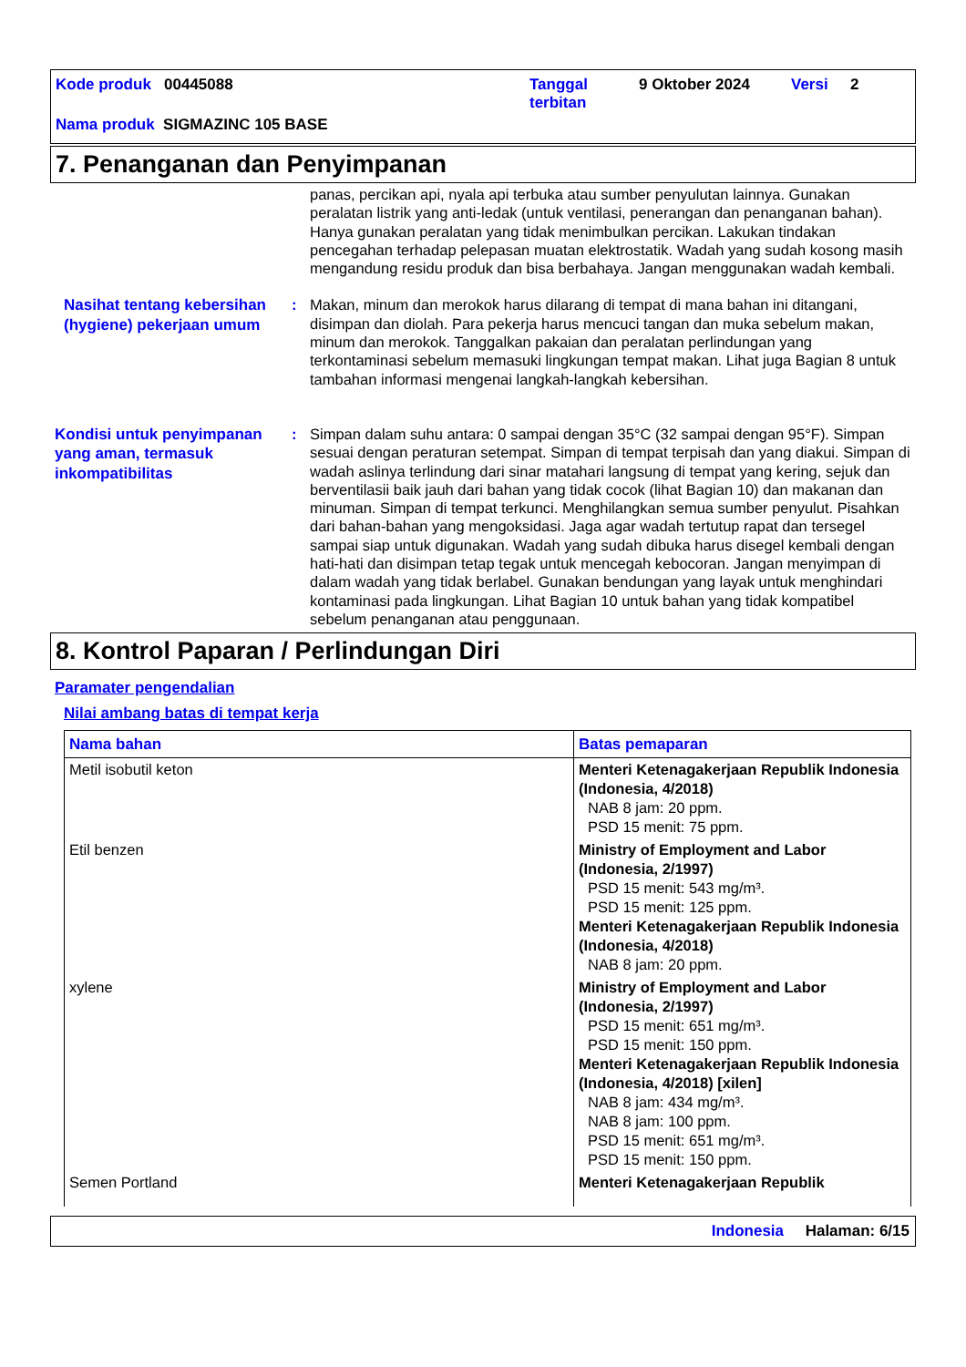Kode produk 00445088 Tanggal terbitan 9 Oktober 2024 Versi 2
Nama produk SIGMAZINC 105 BASE
7. Penanganan dan Penyimpanan
panas, percikan api, nyala api terbuka atau sumber penyulutan lainnya. Gunakan peralatan listrik yang anti-ledak (untuk ventilasi, penerangan dan penanganan bahan). Hanya gunakan peralatan yang tidak menimbulkan percikan. Lakukan tindakan pencegahan terhadap pelepasan muatan elektrostatik. Wadah yang sudah kosong masih mengandung residu produk dan bisa berbahaya. Jangan menggunakan wadah kembali.
Nasihat tentang kebersihan (hygiene) pekerjaan umum
: Makan, minum dan merokok harus dilarang di tempat di mana bahan ini ditangani, disimpan dan diolah. Para pekerja harus mencuci tangan dan muka sebelum makan, minum dan merokok. Tanggalkan pakaian dan peralatan perlindungan yang terkontaminasi sebelum memasuki lingkungan tempat makan. Lihat juga Bagian 8 untuk tambahan informasi mengenai langkah-langkah kebersihan.
Kondisi untuk penyimpanan yang aman, termasuk inkompatibilitas
: Simpan dalam suhu antara: 0 sampai dengan 35°C (32 sampai dengan 95°F). Simpan sesuai dengan peraturan setempat. Simpan di tempat terpisah dan yang diakui. Simpan di wadah aslinya terlindung dari sinar matahari langsung di tempat yang kering, sejuk dan berventilasii baik jauh dari bahan yang tidak cocok (lihat Bagian 10) dan makanan dan minuman. Simpan di tempat terkunci. Menghilangkan semua sumber penyulut. Pisahkan dari bahan-bahan yang mengoksidasi. Jaga agar wadah tertutup rapat dan tersegel sampai siap untuk digunakan. Wadah yang sudah dibuka harus disegel kembali dengan hati-hati dan disimpan tetap tegak untuk mencegah kebocoran. Jangan menyimpan di dalam wadah yang tidak berlabel. Gunakan bendungan yang layak untuk menghindari kontaminasi pada lingkungan. Lihat Bagian 10 untuk bahan yang tidak kompatibel sebelum penanganan atau penggunaan.
8. Kontrol Paparan / Perlindungan Diri
Paramater pengendalian
Nilai ambang batas di tempat kerja
| Nama bahan | Batas pemaparan |
| --- | --- |
| Metil isobutil keton | Menteri Ketenagakerjaan Republik Indonesia (Indonesia, 4/2018) NAB 8 jam: 20 ppm. PSD 15 menit: 75 ppm. |
| Etil benzen | Ministry of Employment and Labor (Indonesia, 2/1997) PSD 15 menit: 543 mg/m³. PSD 15 menit: 125 ppm. Menteri Ketenagakerjaan Republik Indonesia (Indonesia, 4/2018) NAB 8 jam: 20 ppm. |
| xylene | Ministry of Employment and Labor (Indonesia, 2/1997) PSD 15 menit: 651 mg/m³. PSD 15 menit: 150 ppm. Menteri Ketenagakerjaan Republik Indonesia (Indonesia, 4/2018) [xilen] NAB 8 jam: 434 mg/m³. NAB 8 jam: 100 ppm. PSD 15 menit: 651 mg/m³. PSD 15 menit: 150 ppm. |
| Semen Portland | Menteri Ketenagakerjaan Republik |
Indonesia Halaman: 6/15